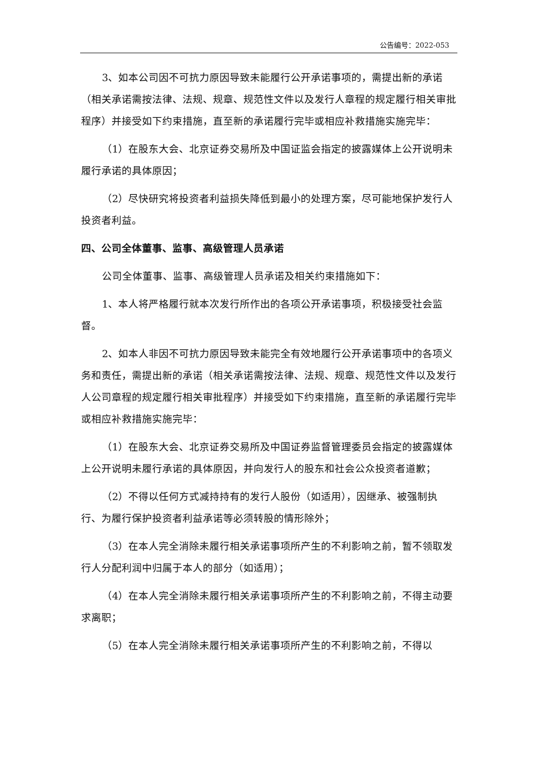公告编号：2022-053
3、如本公司因不可抗力原因导致未能履行公开承诺事项的，需提出新的承诺（相关承诺需按法律、法规、规章、规范性文件以及发行人章程的规定履行相关审批程序）并接受如下约束措施，直至新的承诺履行完毕或相应补救措施实施完毕：
（1）在股东大会、北京证券交易所及中国证监会指定的披露媒体上公开说明未履行承诺的具体原因；
（2）尽快研究将投资者利益损失降低到最小的处理方案，尽可能地保护发行人投资者利益。
四、公司全体董事、监事、高级管理人员承诺
公司全体董事、监事、高级管理人员承诺及相关约束措施如下：
1、本人将严格履行就本次发行所作出的各项公开承诺事项，积极接受社会监督。
2、如本人非因不可抗力原因导致未能完全有效地履行公开承诺事项中的各项义务和责任，需提出新的承诺（相关承诺需按法律、法规、规章、规范性文件以及发行人公司章程的规定履行相关审批程序）并接受如下约束措施，直至新的承诺履行完毕或相应补救措施实施完毕：
（1）在股东大会、北京证券交易所及中国证券监督管理委员会指定的披露媒体上公开说明未履行承诺的具体原因，并向发行人的股东和社会公众投资者道歉；
（2）不得以任何方式减持持有的发行人股份（如适用），因继承、被强制执行、为履行保护投资者利益承诺等必须转股的情形除外；
（3）在本人完全消除未履行相关承诺事项所产生的不利影响之前，暂不领取发行人分配利润中归属于本人的部分（如适用）；
（4）在本人完全消除未履行相关承诺事项所产生的不利影响之前，不得主动要求离职；
（5）在本人完全消除未履行相关承诺事项所产生的不利影响之前，不得以